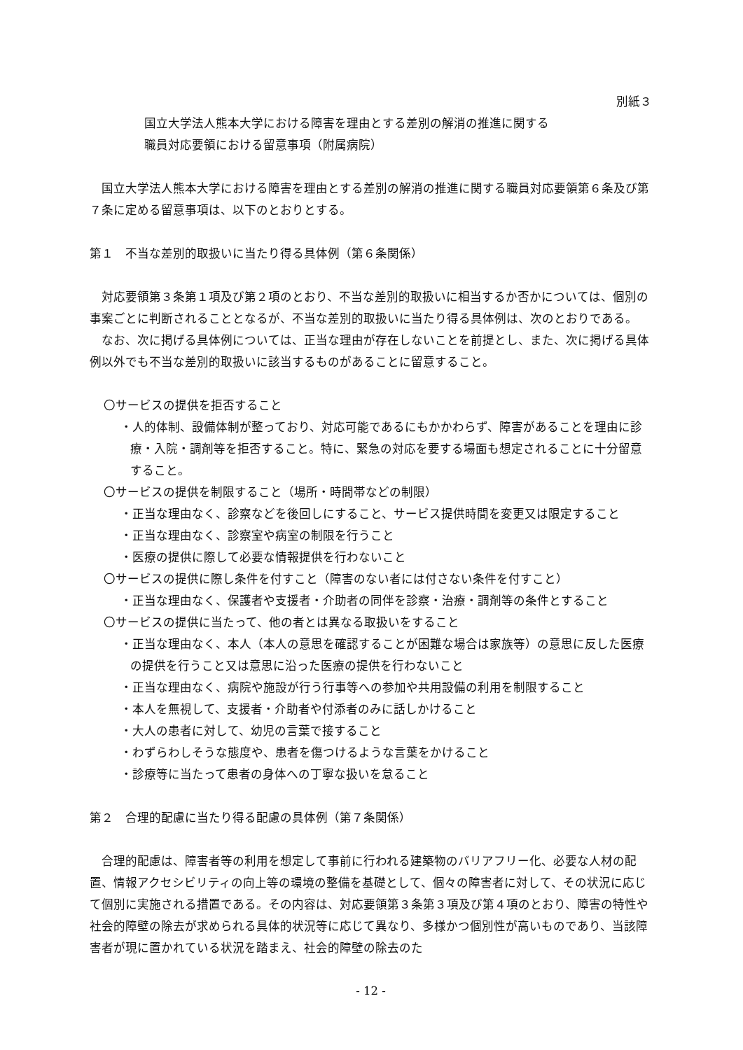別紙３
国立大学法人熊本大学における障害を理由とする差別の解消の推進に関する
職員対応要領における留意事項（附属病院）
国立大学法人熊本大学における障害を理由とする差別の解消の推進に関する職員対応要領第６条及び第７条に定める留意事項は、以下のとおりとする。
第１　不当な差別的取扱いに当たり得る具体例（第６条関係）
対応要領第３条第１項及び第２項のとおり、不当な差別的取扱いに相当するか否かについては、個別の事案ごとに判断されることとなるが、不当な差別的取扱いに当たり得る具体例は、次のとおりである。
なお、次に掲げる具体例については、正当な理由が存在しないことを前提とし、また、次に掲げる具体例以外でも不当な差別的取扱いに該当するものがあることに留意すること。
〇サービスの提供を拒否すること
・人的体制、設備体制が整っており、対応可能であるにもかかわらず、障害があることを理由に診療・入院・調剤等を拒否すること。特に、緊急の対応を要する場面も想定されることに十分留意すること。
〇サービスの提供を制限すること（場所・時間帯などの制限）
・正当な理由なく、診察などを後回しにすること、サービス提供時間を変更又は限定すること
・正当な理由なく、診察室や病室の制限を行うこと
・医療の提供に際して必要な情報提供を行わないこと
〇サービスの提供に際し条件を付すこと（障害のない者には付さない条件を付すこと）
・正当な理由なく、保護者や支援者・介助者の同伴を診察・治療・調剤等の条件とすること
〇サービスの提供に当たって、他の者とは異なる取扱いをすること
・正当な理由なく、本人（本人の意思を確認することが困難な場合は家族等）の意思に反した医療の提供を行うこと又は意思に沿った医療の提供を行わないこと
・正当な理由なく、病院や施設が行う行事等への参加や共用設備の利用を制限すること
・本人を無視して、支援者・介助者や付添者のみに話しかけること
・大人の患者に対して、幼児の言葉で接すること
・わずらわしそうな態度や、患者を傷つけるような言葉をかけること
・診療等に当たって患者の身体への丁寧な扱いを怠ること
第２　合理的配慮に当たり得る配慮の具体例（第７条関係）
合理的配慮は、障害者等の利用を想定して事前に行われる建築物のバリアフリー化、必要な人材の配置、情報アクセシビリティの向上等の環境の整備を基礎として、個々の障害者に対して、その状況に応じて個別に実施される措置である。その内容は、対応要領第３条第３項及び第４項のとおり、障害の特性や社会的障壁の除去が求められる具体的状況等に応じて異なり、多様かつ個別性が高いものであり、当該障害者が現に置かれている状況を踏まえ、社会的障壁の除去のた
- 12 -